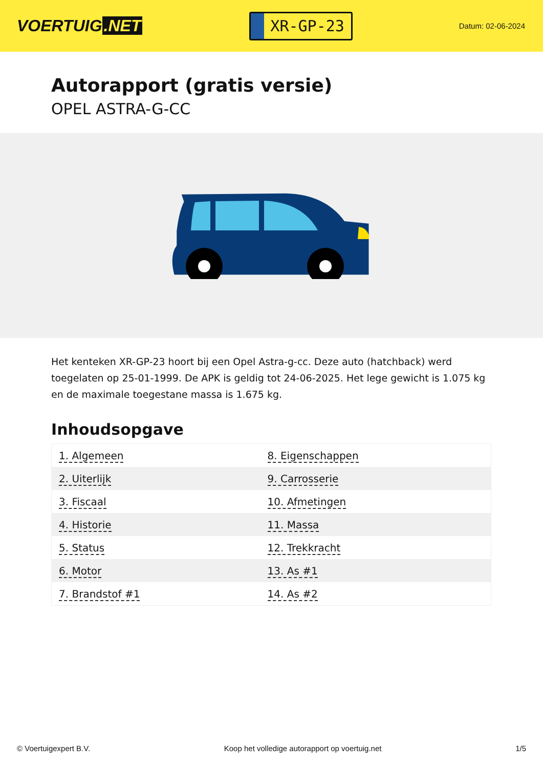VOERTUIG.NET
XR-GP-23
Datum: 02-06-2024
Autorapport (gratis versie)
OPEL ASTRA-G-CC
Het kenteken XR-GP-23 hoort bij een Opel Astra-g-cc. Deze auto (hatchback) werd toegelaten op 25-01-1999. De APK is geldig tot 24-06-2025. Het lege gewicht is 1.075 kg en de maximale toegestane massa is 1.675 kg.
Inhoudsopgave
| 1. Algemeen | 8. Eigenschappen |
| 2. Uiterlijk | 9. Carrosserie |
| 3. Fiscaal | 10. Afmetingen |
| 4. Historie | 11. Massa |
| 5. Status | 12. Trekkracht |
| 6. Motor | 13. As #1 |
| 7. Brandstof #1 | 14. As #2 |
© Voertuigexpert B.V. Koop het volledige autorapport op voertuig.net 1/5